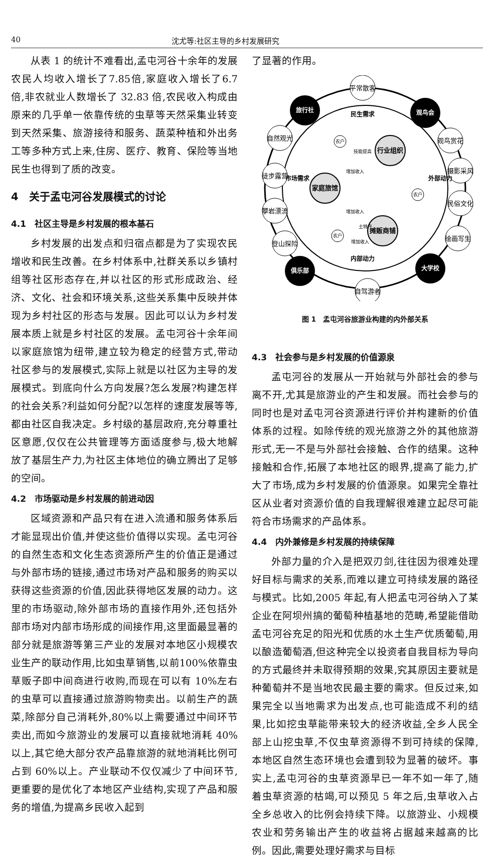40 沈尤等:社区主导的乡村发展研究
从表 1 的统计不难看出,孟屯河谷十余年的发展农民人均收入增长了7.85倍,家庭收入增长了6.7 倍,非农就业人数增长了 32.83 倍,农民收入构成由原来的几乎单一依靠传统的虫草等天然采集业转变到天然采集、旅游接待和服务、蔬菜种植和外出务工等多种方式上来,住房、医疗、教育、保险等当地民生也得到了质的改变。
4　关于孟屯河谷发展模式的讨论
4.1　社区主导是乡村发展的根本基石
乡村发展的出发点和归宿点都是为了实现农民增收和民生改善。在乡村体系中,社群关系以乡镇村组等社区形态存在,并以社区的形式形成政治、经济、文化、社会和环境关系,这些关系集中反映并体现为乡村社区的形态与发展。因此可以认为乡村发展本质上就是乡村社区的发展。孟屯河谷十余年间以家庭旅馆为纽带,建立较为稳定的经营方式,带动社区参与的发展模式,实际上就是以社区为主导的发展模式。到底向什么方向发展?怎么发展?构建怎样的社会关系?利益如何分配?以怎样的速度发展等等,都由社区自我决定。乡村级的基层政府,充分尊重社区意愿,仅仅在公共管理等方面适度参与,极大地解放了基层生产力,为社区主体地位的确立腾出了足够的空间。
4.2　市场驱动是乡村发展的前进动因
区域资源和产品只有在进入流通和服务体系后才能显现出价值,并使这些价值得以实现。孟屯河谷的自然生态和文化生态资源所产生的价值正是通过与外部市场的链接,通过市场对产品和服务的购买以获得这些资源的价值,因此获得地区发展的动力。这里的市场驱动,除外部市场的直接作用外,还包括外部市场对内部市场形成的间接作用,这里面最显著的部分就是旅游等第三产业的发展对本地区小规模农业生产的联动作用,比如虫草销售,以前100%依靠虫草贩子即中间商进行收购,而现在可以有 10%左右的虫草可以直接通过旅游购物卖出。以前生产的蔬菜,除部分自己消耗外,80%以上需要通过中间环节卖出,而如今旅游业的发展可以直接就地消耗 40%以上,其它绝大部分农产品靠旅游的就地消耗比例可占到 60%以上。产业联动不仅仅减少了中间环节,更重要的是优化了本地区产业结构,实现了产品和服务的增值,为提高乡民收入起到
了显著的作用。
旅行社
观鸟会
俱乐部
大学校
平常散客
自然观光
徒步露营
攀岩漂流
登山探险
观鸟赏花
摄影采风
民俗文化
绘画写生
自驾游者
行业组织
家庭旅馆
摊贩商铺
民生需求
内部动力
市场需求
外部动力
农户
农户
农户
技能提高
增加收入
增加收入
增加收入
土特产
图 1　孟屯河谷旅游业构建的内外部关系
4.3　社会参与是乡村发展的价值源泉
孟屯河谷的发展从一开始就与外部社会的参与离不开,尤其是旅游业的产生和发展。而社会参与的同时也是对孟屯河谷资源进行评价并构建新的价值体系的过程。如除传统的观光旅游之外的其他旅游形式,无一不是与外部社会接触、合作的结果。这种接触和合作,拓展了本地社区的眼界,提高了能力,扩大了市场,成为乡村发展的价值源泉。如果完全靠社区从业者对资源价值的自我理解很难建立起尽可能符合市场需求的产品体系。
4.4　内外兼修是乡村发展的持续保障
外部力量的介入是把双刃剑,往往因为很难处理好目标与需求的关系,而难以建立可持续发展的路径与模式。比如,2005 年起,有人把孟屯河谷纳入了某企业在阿坝州搞的葡萄种植基地的范畴,希望能借助孟屯河谷充足的阳光和优质的水土生产优质葡萄,用以酿造葡萄酒,但这种完全以投资者自我目标为导向的方式最终并未取得预期的效果,究其原因主要就是种葡萄并不是当地农民最主要的需求。但反过来,如果完全以当地需求为出发点,也可能造成不利的结果,比如挖虫草能带来较大的经济收益,全乡人民全部上山挖虫草,不仅虫草资源得不到可持续的保障,本地区自然生态环境也会遭到较为显著的破坏。事实上,孟屯河谷的虫草资源早已一年不如一年了,随着虫草资源的枯竭,可以预见 5 年之后,虫草收入占全乡总收入的比例会持续下降。以旅游业、小规模农业和劳务输出产生的收益将占据越来越高的比例。因此,需要处理好需求与目标